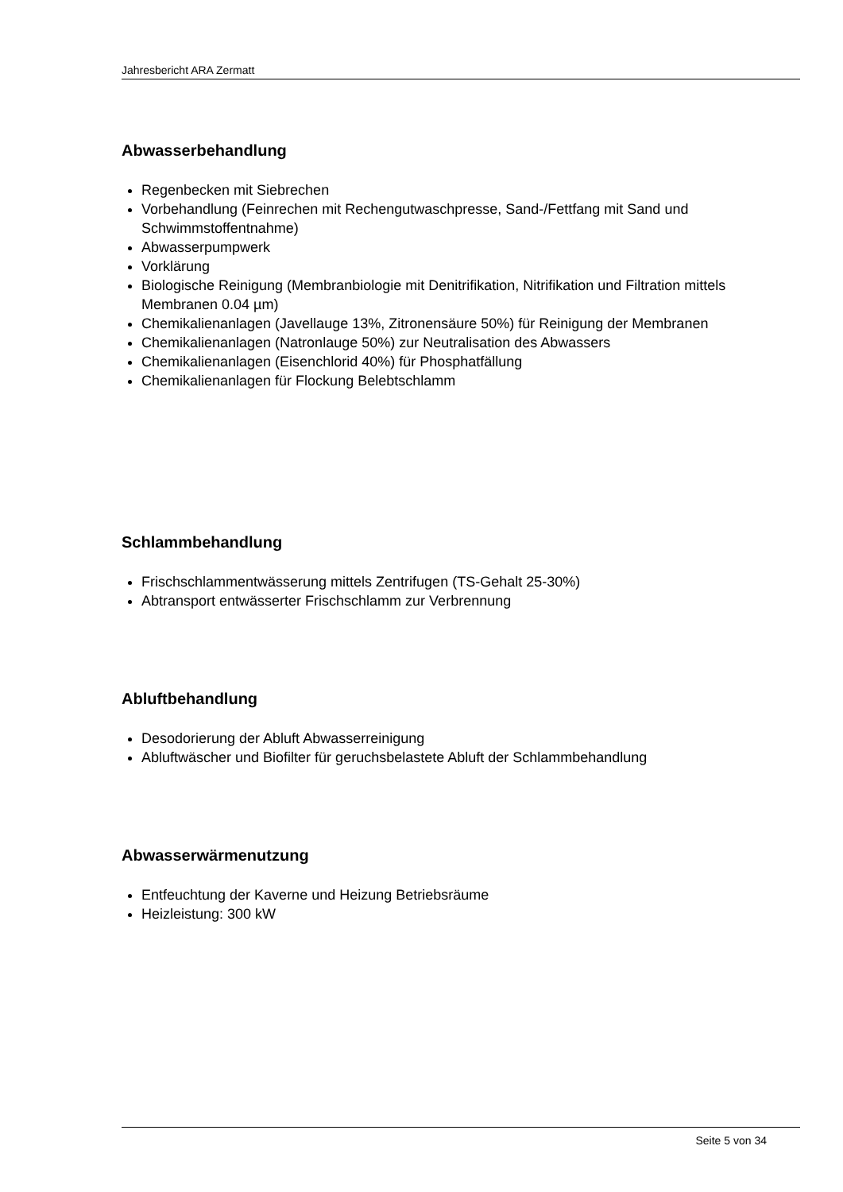Jahresbericht ARA Zermatt
Abwasserbehandlung
Regenbecken mit Siebrechen
Vorbehandlung (Feinrechen mit Rechengutwaschpresse, Sand-/Fettfang mit Sand und Schwimmstoffentnahme)
Abwasserpumpwerk
Vorklärung
Biologische Reinigung (Membranbiologie mit Denitrifikation, Nitrifikation und Filtration mittels Membranen 0.04 µm)
Chemikalienanlagen (Javellauge 13%, Zitronensäure 50%) für Reinigung der Membranen
Chemikalienanlagen (Natronlauge 50%) zur Neutralisation des Abwassers
Chemikalienanlagen (Eisenchlorid 40%) für Phosphatfällung
Chemikalienanlagen für Flockung Belebtschlamm
Schlammbehandlung
Frischschlammentwässerung mittels Zentrifugen (TS-Gehalt 25-30%)
Abtransport entwässerter Frischschlamm zur Verbrennung
Abluftbehandlung
Desodorierung der Abluft Abwasserreinigung
Abluftwäscher und Biofilter für geruchsbelastete Abluft der Schlammbehandlung
Abwasserwärmenutzung
Entfeuchtung der Kaverne und Heizung Betriebsräume
Heizleistung: 300 kW
Seite 5 von 34